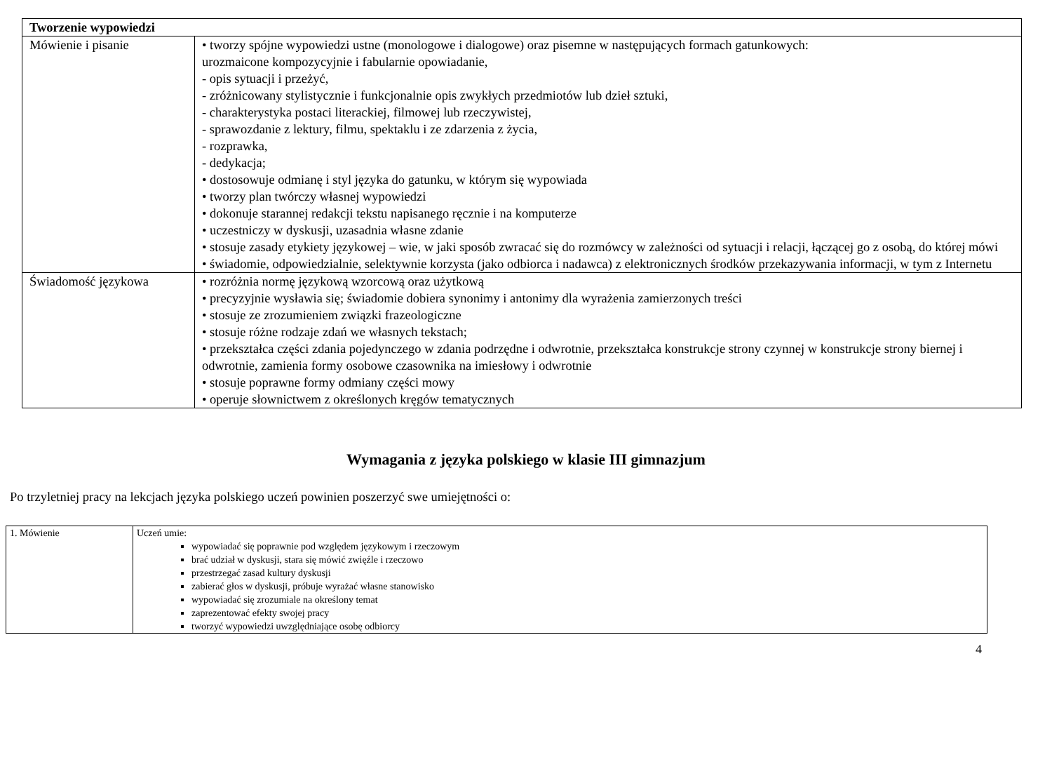| Tworzenie wypowiedzi | |
| --- | --- |
| Mówienie i pisanie | • tworzy spójne wypowiedzi ustne (monologowe i dialogowe) oraz pisemne w następujących formach gatunkowych: urozmaicone kompozycyjnie i fabularnie opowiadanie, - opis sytuacji i przeżyć, - zróżnicowany stylistycznie i funkcjonalnie opis zwykłych przedmiotów lub dzieł sztuki, - charakterystyka postaci literackiej, filmowej lub rzeczywistej, - sprawozdanie z lektury, filmu, spektaklu i ze zdarzenia z życia, - rozprawka, - dedykacja; • dostosowuje odmianę i styl języka do gatunku, w którym się wypowiada • tworzy plan twórczy własnej wypowiedzi • dokonuje starannej redakcji tekstu napisanego ręcznie i na komputerze • uczestniczy w dyskusji, uzasadnia własne zdanie • stosuje zasady etykiety językowej – wie, w jaki sposób zwracać się do rozmówcy w zależności od sytuacji i relacji, łączącej go z osobą, do której mówi • świadomie, odpowiedzialnie, selektywnie korzysta (jako odbiorca i nadawca) z elektronicznych środków przekazywania informacji, w tym z Internetu |
| Świadomość językowa | • rozróżnia normę językową wzorcową oraz użytkową • precyzyjnie wysławia się; świadomie dobiera synonimy i antonimy dla wyrażenia zamierzonych treści • stosuje ze zrozumieniem związki frazeologiczne • stosuje różne rodzaje zdań we własnych tekstach; • przekształca części zdania pojedynczego w zdania podrzędne i odwrotnie, przekształca konstrukcje strony czynnej w konstrukcje strony biernej i odwrotnie, zamienia formy osobowe czasownika na imiesłowy i odwrotnie • stosuje poprawne formy odmiany części mowy • operuje słownictwem z określonych kręgów tematycznych |
Wymagania z języka polskiego w klasie III gimnazjum
Po trzyletniej pracy na lekcjach języka polskiego uczeń powinien poszerzyć swe umiejętności o:
| 1. Mówienie | Uczeń umie: wypowiadać się poprawnie pod względem językowym i rzeczowym brać udział w dyskusji, stara się mówić zwięźle i rzeczowo przestrzegać zasad kultury dyskusji zabierać głos w dyskusji, próbuje wyrażać własne stanowisko wypowiadać się zrozumiale na określony temat zaprezentować efekty swojej pracy tworzyć wypowiedzi uwzględniające osobę odbiorcy |
4